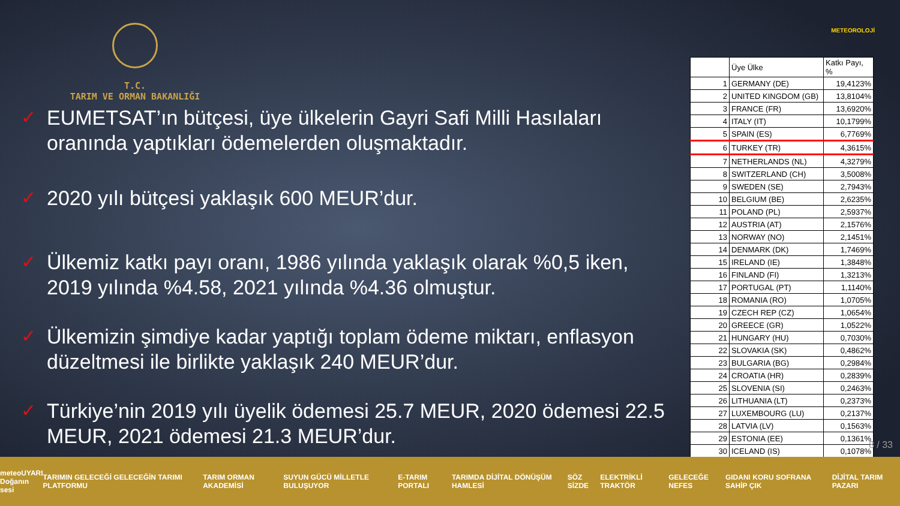METEOROLOJİ
T.C.
TARIM VE ORMAN BAKANLIĞI
✓ EUMETSAT’ın bütçesi, üye ülkelerin Gayri Safi Milli Hasılaları oranında yaptıkları ödemelerden oluşmaktadır.
✓ 2020 yılı bütçesi yaklaşık 600 MEUR’dur.
✓ Ülkemiz katkı payı oranı, 1986 yılında yaklaşık olarak %0,5 iken, 2019 yılında %4.58, 2021 yılında %4.36 olmuştur.
✓ Ülkemizin şimdiye kadar yaptığı toplam ödeme miktarı, enflasyon düzeltmesi ile birlikte yaklaşık 240 MEUR’dur.
✓ Türkiye’nin 2019 yılı üyelik ödemesi 25.7 MEUR, 2020 ödemesi 22.5 MEUR, 2021 ödemesi 21.3 MEUR’dur.
| | Üye Ülke | Katkı Payı, % |
| 1 | GERMANY (DE) | 19,4123% |
| 2 | UNITED KINGDOM (GB) | 13,8104% |
| 3 | FRANCE (FR) | 13,6920% |
| 4 | ITALY (IT) | 10,1799% |
| 5 | SPAIN (ES) | 6,7769% |
| 6 | TURKEY (TR) | 4,3615% |
| 7 | NETHERLANDS (NL) | 4,3279% |
| 8 | SWITZERLAND (CH) | 3,5008% |
| 9 | SWEDEN (SE) | 2,7943% |
| 10 | BELGIUM (BE) | 2,6235% |
| 11 | POLAND (PL) | 2,5937% |
| 12 | AUSTRIA (AT) | 2,1576% |
| 13 | NORWAY (NO) | 2,1451% |
| 14 | DENMARK (DK) | 1,7469% |
| 15 | IRELAND (IE) | 1,3848% |
| 16 | FINLAND (FI) | 1,3213% |
| 17 | PORTUGAL (PT) | 1,1140% |
| 18 | ROMANIA (RO) | 1,0705% |
| 19 | CZECH REP (CZ) | 1,0654% |
| 20 | GREECE (GR) | 1,0522% |
| 21 | HUNGARY (HU) | 0,7030% |
| 22 | SLOVAKIA (SK) | 0,4862% |
| 23 | BULGARIA (BG) | 0,2984% |
| 24 | CROATIA (HR) | 0,2839% |
| 25 | SLOVENIA (SI) | 0,2463% |
| 26 | LITHUANIA (LT) | 0,2373% |
| 27 | LUXEMBOURG (LU) | 0,2137% |
| 28 | LATVIA (LV) | 0,1563% |
| 29 | ESTONIA (EE) | 0,1361% |
| 30 | ICELAND (IS) | 0,1078% |
8 / 33
meteoUYARI
Doğanın sesi TARIMIN GELECEĞİ GELECEĞİN TARIMI PLATFORMU TARIM ORMAN AKADEMİSİ SUYUN GÜCÜ MİLLETLE BULUŞUYOR E-TARIM PORTALI TARIMDA DİJİTAL DÖNÜŞÜM HAMLESİ SÖZ SİZDE ELEKTRİKLİ TRAKTÖR GELECEĞE NEFES GIDANI KORU SOFRANA SAHİP ÇIK DİJİTAL TARIM PAZARI